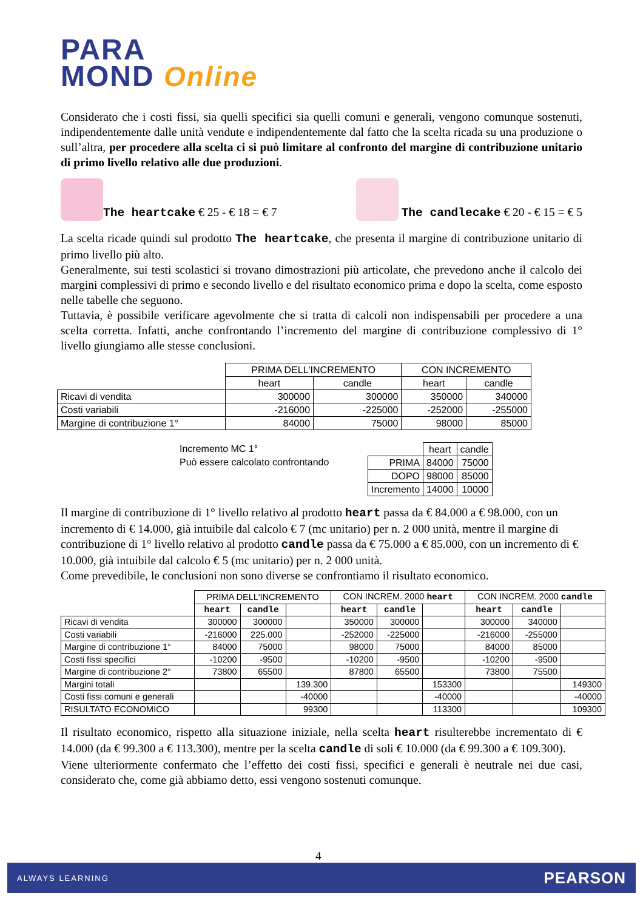PARA
MOND Online
Considerato che i costi fissi, sia quelli specifici sia quelli comuni e generali, vengono comunque sostenuti, indipendentemente dalle unità vendute e indipendentemente dal fatto che la scelta ricada su una produzione o sull’altra, per procedere alla scelta ci si può limitare al confronto del margine di contribuzione unitario di primo livello relativo alle due produzioni.
The heartcake € 25 - € 18 = € 7
The candlecake € 20 - € 15 = € 5
La scelta ricade quindi sul prodotto The heartcake, che presenta il margine di contribuzione unitario di primo livello più alto.
Generalmente, sui testi scolastici si trovano dimostrazioni più articolate, che prevedono anche il calcolo dei margini complessivi di primo e secondo livello e del risultato economico prima e dopo la scelta, come esposto nelle tabelle che seguono.
Tuttavia, è possibile verificare agevolmente che si tratta di calcoli non indispensabili per procedere a una scelta corretta. Infatti, anche confrontando l’incremento del margine di contribuzione complessivo di 1° livello giungiamo alle stesse conclusioni.
| | PRIMA DELL'INCREMENTO | | CON INCREMENTO | |
| | heart | candle | heart | candle |
| Ricavi di vendita | 300000 | 300000 | 350000 | 340000 |
| Costi variabili | -216000 | -225000 | -252000 | -255000 |
| Margine di contribuzione 1° | 84000 | 75000 | 98000 | 85000 |
Incremento MC 1°
Può essere calcolato confrontando
| | heart | candle |
| PRIMA | 84000 | 75000 |
| DOPO | 98000 | 85000 |
| Incremento | 14000 | 10000 |
Il margine di contribuzione di 1° livello relativo al prodotto heart passa da € 84.000 a € 98.000, con un incremento di € 14.000, già intuibile dal calcolo € 7 (mc unitario) per n. 2 000 unità, mentre il margine di contribuzione di 1° livello relativo al prodotto candle passa da € 75.000 a € 85.000, con un incremento di € 10.000, già intuibile dal calcolo € 5 (mc unitario) per n. 2 000 unità.
Come prevedibile, le conclusioni non sono diverse se confrontiamo il risultato economico.
| | PRIMA DELL'INCREMENTO | | | CON INCREM. 2000 heart | | | CON INCREM. 2000 candle | | |
| | heart | candle | | heart | candle | | heart | candle | |
| Ricavi di vendita | 300000 | 300000 | | 350000 | 300000 | | 300000 | 340000 | |
| Costi variabili | -216000 | 225.000 | | -252000 | -225000 | | -216000 | -255000 | |
| Margine di contribuzione 1° | 84000 | 75000 | | 98000 | 75000 | | 84000 | 85000 | |
| Costi fissi specifici | -10200 | -9500 | | -10200 | -9500 | | -10200 | -9500 | |
| Margine di contribuzione 2° | 73800 | 65500 | | 87800 | 65500 | | 73800 | 75500 | |
| Margini totali | | | 139.300 | | | 153300 | | | 149300 |
| Costi fissi comuni e generali | | | -40000 | | | -40000 | | | -40000 |
| RISULTATO ECONOMICO | | | 99300 | | | 113300 | | | 109300 |
Il risultato economico, rispetto alla situazione iniziale, nella scelta heart risulterebbe incrementato di € 14.000 (da € 99.300 a € 113.300), mentre per la scelta candle di soli € 10.000 (da € 99.300 a € 109.300).
Viene ulteriormente confermato che l’effetto dei costi fissi, specifici e generali è neutrale nei due casi, considerato che, come già abbiamo detto, essi vengono sostenuti comunque.
4
ALWAYS LEARNING PEARSON